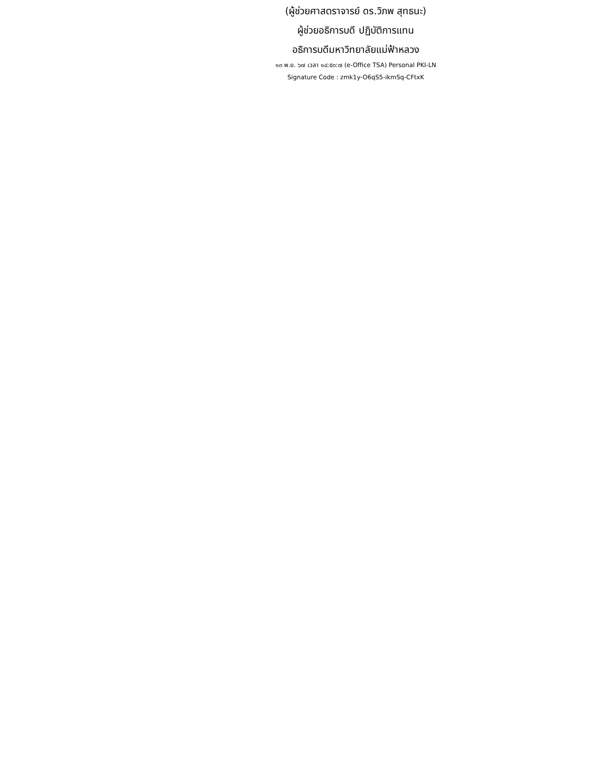(ผู้ช่วยศาสตราจารย์ ดร.วิภพ สุทธนะ)
ผู้ช่วยอธิการบดี ปฏิบัติการแทน
อธิการบดีมหาวิทยาลัยแม่ฟ้าหลวง
๑๓ พ.ย. ๖๗ เวลา ๑๔:๕๓:๗ (e-Office TSA) Personal PKI-LN
Signature Code : zmk1y-O6qS5-ikmSq-CFtxK